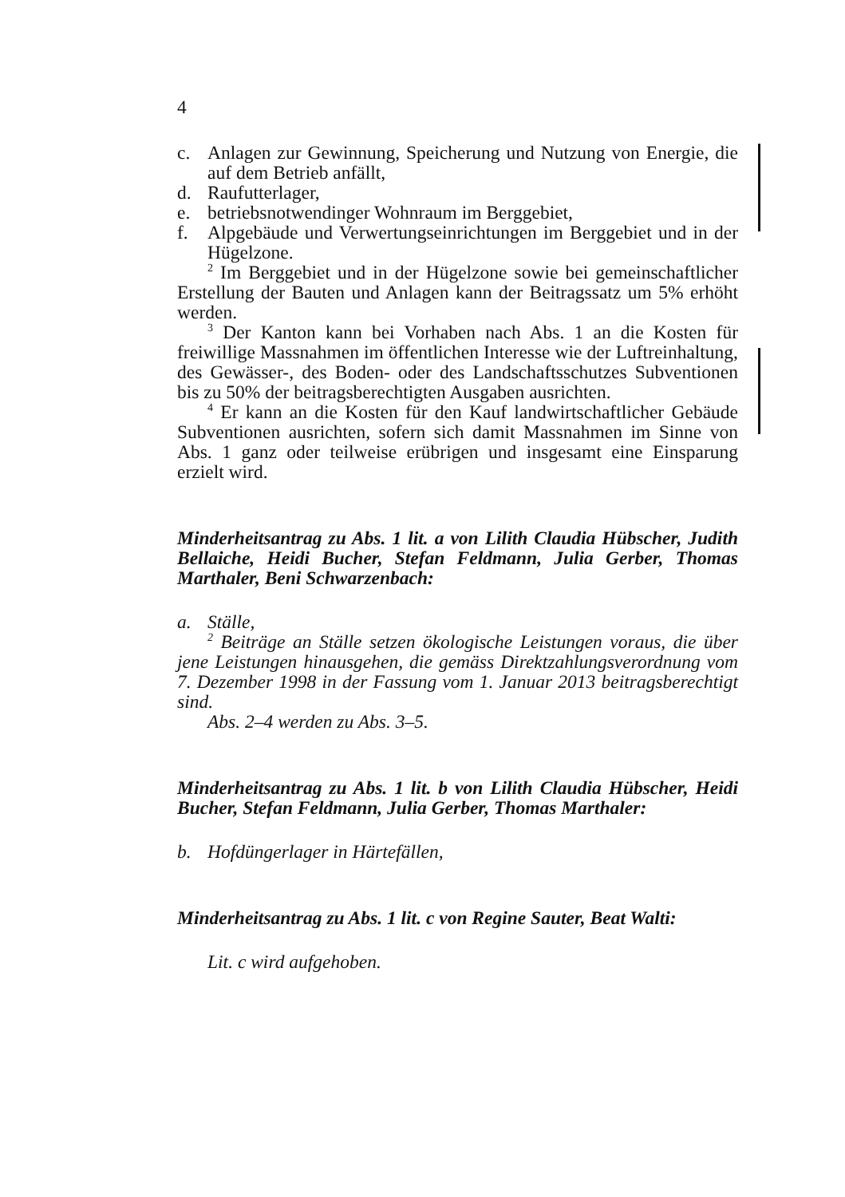4
c. Anlagen zur Gewinnung, Speicherung und Nutzung von Energie, die auf dem Betrieb anfällt,
d. Raufutterlager,
e. betriebsnotwendinger Wohnraum im Berggebiet,
f. Alpgebäude und Verwertungseinrichtungen im Berggebiet und in der Hügelzone.
<sup>2</sup> Im Berggebiet und in der Hügelzone sowie bei gemeinschaftlicher Erstellung der Bauten und Anlagen kann der Beitragssatz um 5% erhöht werden.
<sup>3</sup> Der Kanton kann bei Vorhaben nach Abs. 1 an die Kosten für freiwillige Massnahmen im öffentlichen Interesse wie der Luftreinhaltung, des Gewässer-, des Boden- oder des Landschaftsschutzes Subventionen bis zu 50% der beitragsberechtigten Ausgaben ausrichten.
<sup>4</sup> Er kann an die Kosten für den Kauf landwirtschaftlicher Gebäude Subventionen ausrichten, sofern sich damit Massnahmen im Sinne von Abs. 1 ganz oder teilweise erübrigen und insgesamt eine Einsparung erzielt wird.
Minderheitsantrag zu Abs. 1 lit. a von Lilith Claudia Hübscher, Judith Bellaiche, Heidi Bucher, Stefan Feldmann, Julia Gerber, Thomas Marthaler, Beni Schwarzenbach:
a. Ställe,
<sup>2</sup> Beiträge an Ställe setzen ökologische Leistungen voraus, die über jene Leistungen hinausgehen, die gemäss Direktzahlungsverordnung vom 7. Dezember 1998 in der Fassung vom 1. Januar 2013 beitragsberechtigt sind.
Abs. 2–4 werden zu Abs. 3–5.
Minderheitsantrag zu Abs. 1 lit. b von Lilith Claudia Hübscher, Heidi Bucher, Stefan Feldmann, Julia Gerber, Thomas Marthaler:
b. Hofdüngerlager in Härtefällen,
Minderheitsantrag zu Abs. 1 lit. c von Regine Sauter, Beat Walti:
Lit. c wird aufgehoben.